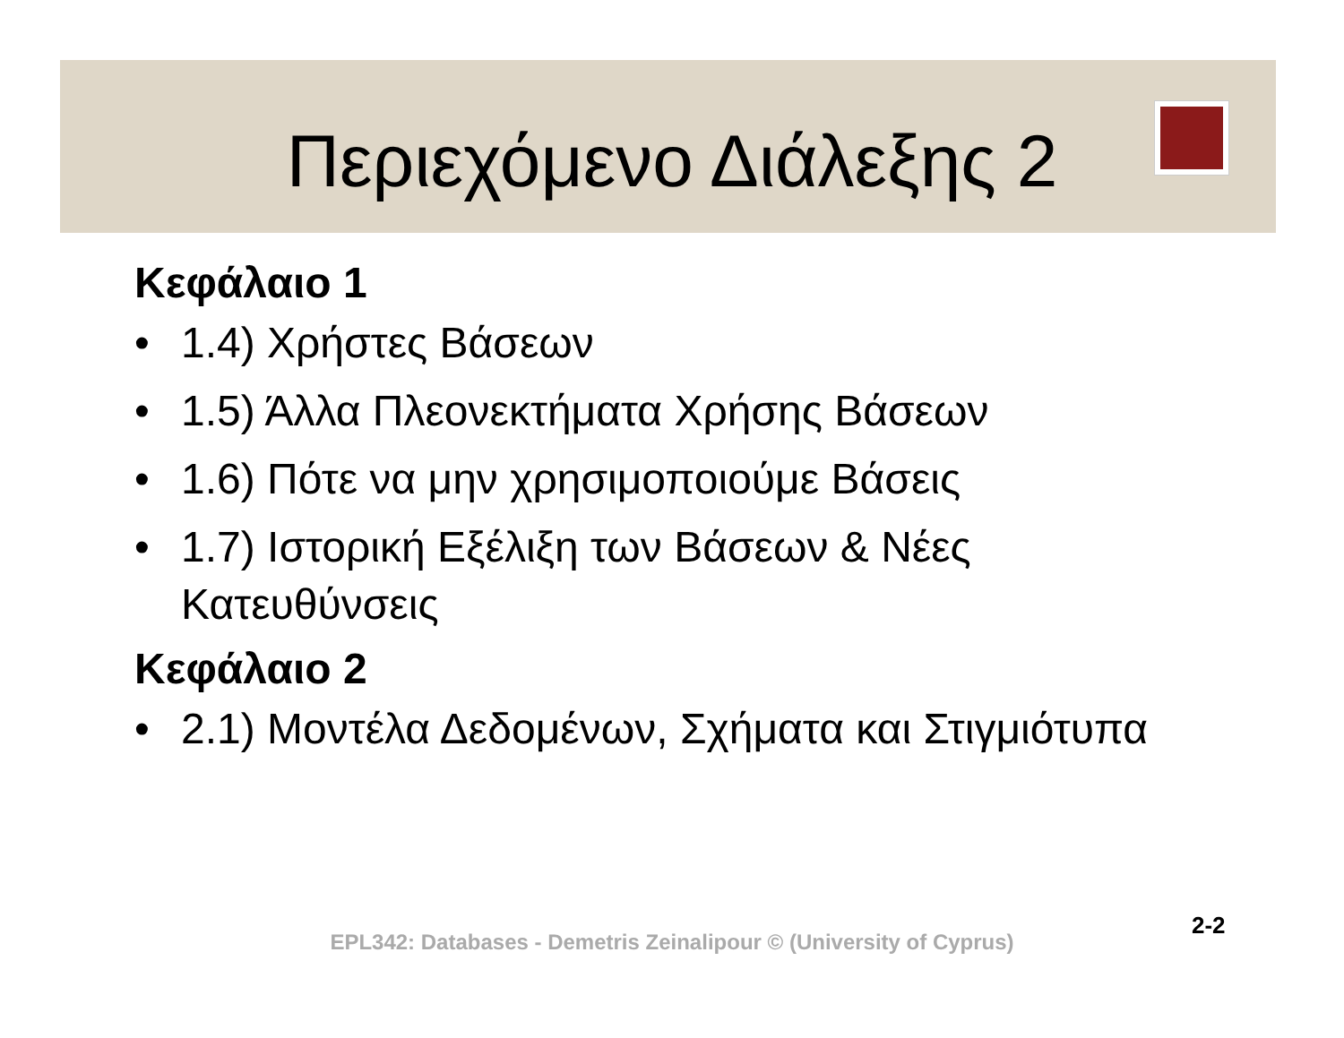Περιεχόμενο Διάλεξης 2
Κεφάλαιο 1
• 1.4) Χρήστες Βάσεων
• 1.5) Άλλα Πλεονεκτήματα Χρήσης Βάσεων
• 1.6) Πότε να μην χρησιμοποιούμε Βάσεις
• 1.7) Ιστορική Εξέλιξη των Βάσεων & Νέες Κατευθύνσεις
Κεφάλαιο 2
• 2.1) Μοντέλα Δεδομένων, Σχήματα και Στιγμιότυπα
2-2
EPL342: Databases - Demetris Zeinalipour © (University of Cyprus)